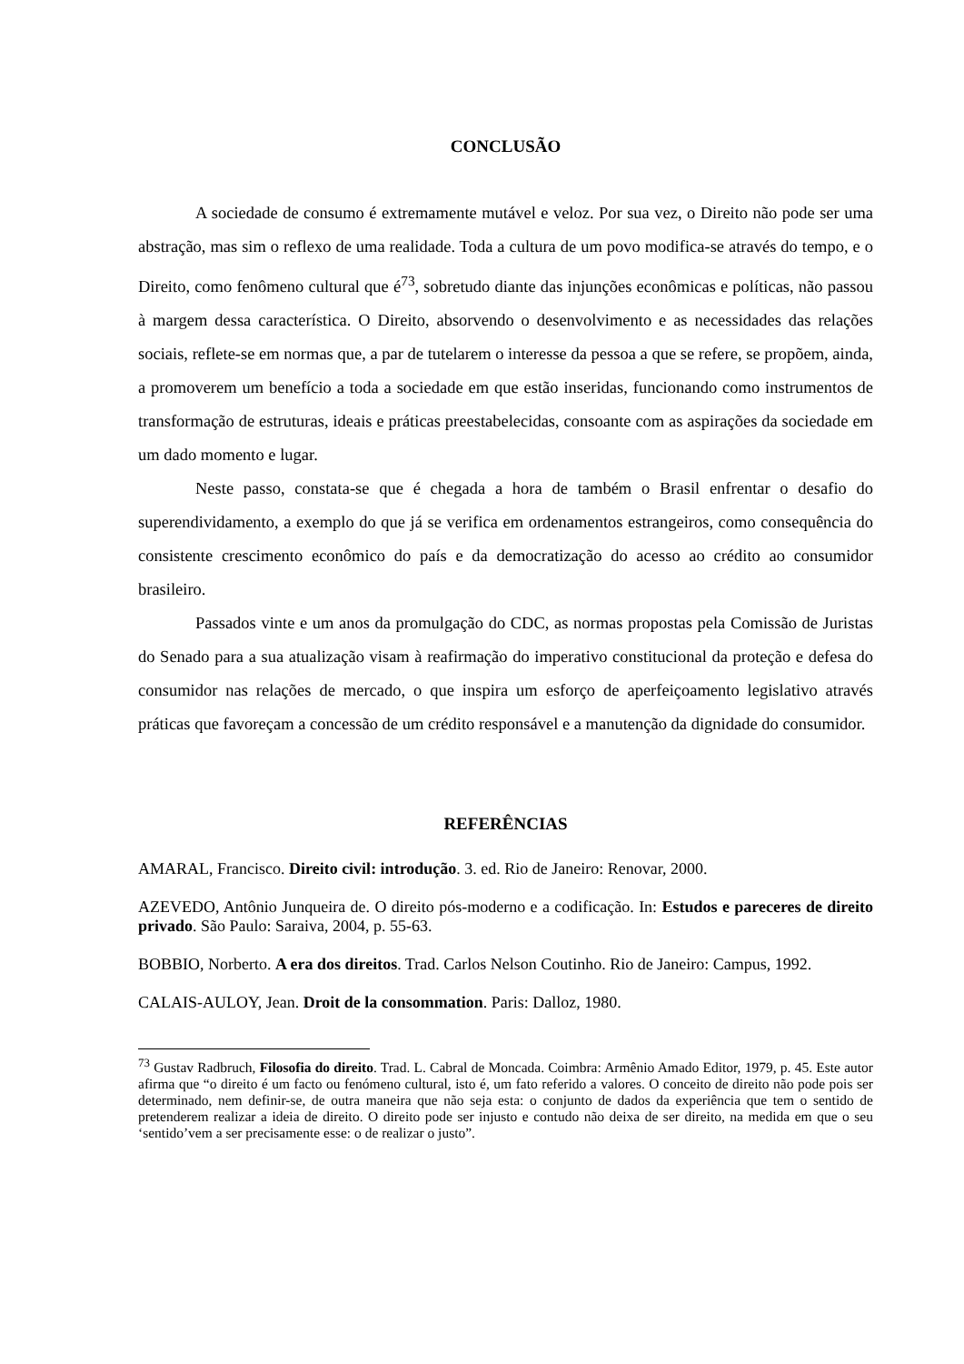CONCLUSÃO
A sociedade de consumo é extremamente mutável e veloz. Por sua vez, o Direito não pode ser uma abstração, mas sim o reflexo de uma realidade. Toda a cultura de um povo modifica-se através do tempo, e o Direito, como fenômeno cultural que é<sup>73</sup>, sobretudo diante das injunções econômicas e políticas, não passou à margem dessa característica. O Direito, absorvendo o desenvolvimento e as necessidades das relações sociais, reflete-se em normas que, a par de tutelarem o interesse da pessoa a que se refere, se propõem, ainda, a promoverem um benefício a toda a sociedade em que estão inseridas, funcionando como instrumentos de transformação de estruturas, ideais e práticas preestabelecidas, consoante com as aspirações da sociedade em um dado momento e lugar.
Neste passo, constata-se que é chegada a hora de também o Brasil enfrentar o desafio do superendividamento, a exemplo do que já se verifica em ordenamentos estrangeiros, como consequência do consistente crescimento econômico do país e da democratização do acesso ao crédito ao consumidor brasileiro.
Passados vinte e um anos da promulgação do CDC, as normas propostas pela Comissão de Juristas do Senado para a sua atualização visam à reafirmação do imperativo constitucional da proteção e defesa do consumidor nas relações de mercado, o que inspira um esforço de aperfeiçoamento legislativo através práticas que favoreçam a concessão de um crédito responsável e a manutenção da dignidade do consumidor.
REFERÊNCIAS
AMARAL, Francisco. Direito civil: introdução. 3. ed. Rio de Janeiro: Renovar, 2000.
AZEVEDO, Antônio Junqueira de. O direito pós-moderno e a codificação. In: Estudos e pareceres de direito privado. São Paulo: Saraiva, 2004, p. 55-63.
BOBBIO, Norberto. A era dos direitos. Trad. Carlos Nelson Coutinho. Rio de Janeiro: Campus, 1992.
CALAIS-AULOY, Jean. Droit de la consommation. Paris: Dalloz, 1980.
<sup>73</sup> Gustav Radbruch, Filosofia do direito. Trad. L. Cabral de Moncada. Coimbra: Armênio Amado Editor, 1979, p. 45. Este autor afirma que “o direito é um facto ou fenómeno cultural, isto é, um fato referido a valores. O conceito de direito não pode pois ser determinado, nem definir-se, de outra maneira que não seja esta: o conjunto de dados da experiência que tem o sentido de pretenderem realizar a ideia de direito. O direito pode ser injusto e contudo não deixa de ser direito, na medida em que o seu ‘sentido’vem a ser precisamente esse: o de realizar o justo”.